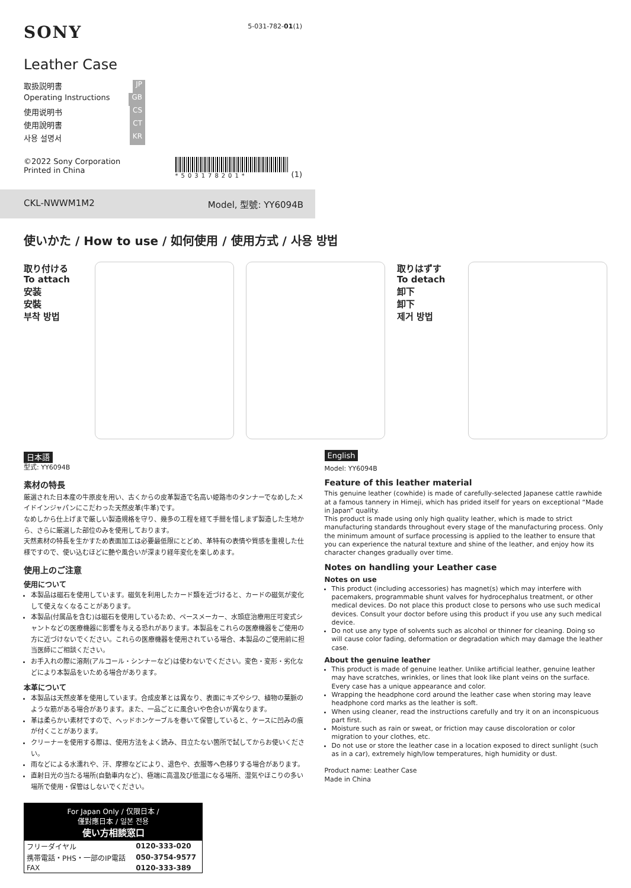SONY 5-031-782-01(1)
Leather Case
取扱説明書 JP
Operating Instructions GB
使用说明书 CS
使用說明書 CT
사용 설명서 KR
©2022 Sony Corporation
Printed in China
*503178201*
(1)
CKL-NWWM1M2 Model, 型號: YY6094B
使いかた / How to use / 如何使用 / 使用方式 / 사용 방법
取り付ける
To attach
安装
安裝
부착 방법
取りはずす
To detach
卸下
卸下
제거 방법
日本語
型式: YY6094B
素材の特長
厳選された日本産の牛原皮を用い、古くからの皮革製造で名高い姫路市のタンナーでなめしたメイドインジャパンにこだわった天然皮革(牛革)です。
なめしから仕上げまで厳しい製造規格を守り、幾多の工程を経て手間を惜しまず製造した生地から、さらに厳選した部位のみを使用しております。
天然素材の特長を生かすため表面加工は必要最低限にとどめ、革特有の表情や質感を重視した仕様ですので、使い込むほどに艶や風合いが深まり経年変化を楽しめます。
使用上のご注意
使用について
本製品は磁石を使用しています。磁気を利用したカード類を近づけると、カードの磁気が変化して使えなくなることがあります。
本製品(付属品を含む)は磁石を使用しているため、ペースメーカー、水頭症治療用圧可変式シャントなどの医療機器に影響を与える恐れがあります。本製品をこれらの医療機器をご使用の方に近づけないでください。これらの医療機器を使用されている場合、本製品のご使用前に担当医師にご相談ください。
お手入れの際に溶剤(アルコール・シンナーなど)は使わないでください。変色・変形・劣化などにより本製品をいためる場合があります。
本革について
本製品は天然皮革を使用しています。合成皮革とは異なり、表面にキズやシワ、植物の葉脈のような筋がある場合があります。また、一品ごとに風合いや色合いが異なります。
革は柔らかい素材ですので、ヘッドホンケーブルを巻いて保管していると、ケースに凹みの痕が付くことがあります。
クリーナーを使用する際は、使用方法をよく読み、目立たない箇所で試してからお使いください。
雨などによる水濡れや、汗、摩擦などにより、退色や、衣服等へ色移りする場合があります。
直射日光の当たる場所(自動車内など)、極端に高温及び低温になる場所、湿気やほこりの多い場所で使用・保管はしないでください。
| For Japan Only / 仅限日本 / 僅對應日本 / 일본 전용 使い方相談窓口 | |
| --- | --- |
| フリーダイヤル | 0120-333-020 |
| 携帯電話・PHS・一部のIP電話 | 050-3754-9577 |
| FAX | 0120-333-389 |
English
Model: YY6094B
Feature of this leather material
This genuine leather (cowhide) is made of carefully-selected Japanese cattle rawhide at a famous tannery in Himeji, which has prided itself for years on exceptional “Made in Japan” quality.
This product is made using only high quality leather, which is made to strict manufacturing standards throughout every stage of the manufacturing process. Only the minimum amount of surface processing is applied to the leather to ensure that you can experience the natural texture and shine of the leather, and enjoy how its character changes gradually over time.
Notes on handling your Leather case
Notes on use
This product (including accessories) has magnet(s) which may interfere with pacemakers, programmable shunt valves for hydrocephalus treatment, or other medical devices. Do not place this product close to persons who use such medical devices. Consult your doctor before using this product if you use any such medical device.
Do not use any type of solvents such as alcohol or thinner for cleaning. Doing so will cause color fading, deformation or degradation which may damage the leather case.
About the genuine leather
This product is made of genuine leather. Unlike artificial leather, genuine leather may have scratches, wrinkles, or lines that look like plant veins on the surface. Every case has a unique appearance and color.
Wrapping the headphone cord around the leather case when storing may leave headphone cord marks as the leather is soft.
When using cleaner, read the instructions carefully and try it on an inconspicuous part first.
Moisture such as rain or sweat, or friction may cause discoloration or color migration to your clothes, etc.
Do not use or store the leather case in a location exposed to direct sunlight (such as in a car), extremely high/low temperatures, high humidity or dust.
Product name: Leather Case
Made in China